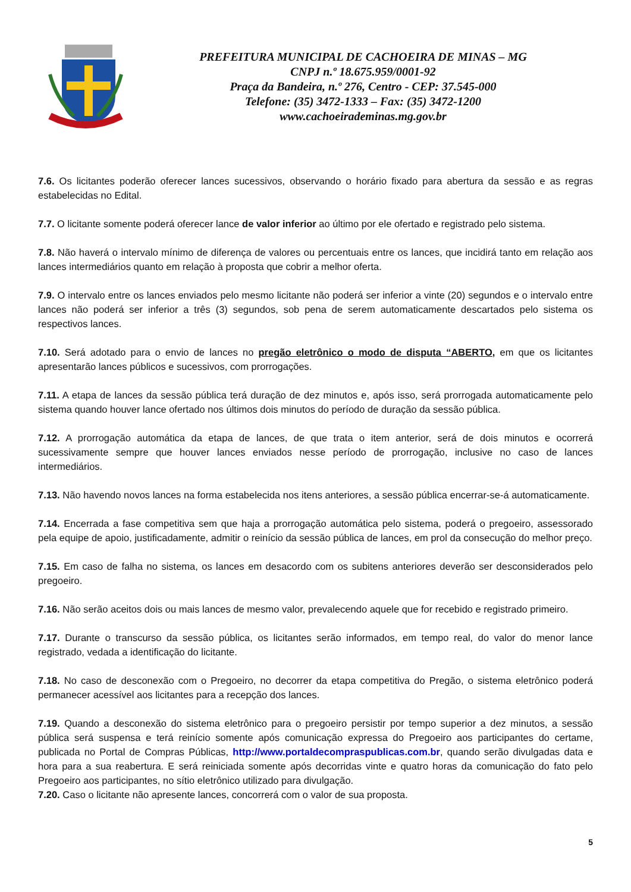PREFEITURA MUNICIPAL DE CACHOEIRA DE MINAS – MG
CNPJ n.º 18.675.959/0001-92
Praça da Bandeira, n.º 276, Centro - CEP: 37.545-000
Telefone: (35) 3472-1333 – Fax: (35) 3472-1200
www.cachoeirademinas.mg.gov.br
7.6. Os licitantes poderão oferecer lances sucessivos, observando o horário fixado para abertura da sessão e as regras estabelecidas no Edital.
7.7. O licitante somente poderá oferecer lance de valor inferior ao último por ele ofertado e registrado pelo sistema.
7.8. Não haverá o intervalo mínimo de diferença de valores ou percentuais entre os lances, que incidirá tanto em relação aos lances intermediários quanto em relação à proposta que cobrir a melhor oferta.
7.9. O intervalo entre os lances enviados pelo mesmo licitante não poderá ser inferior a vinte (20) segundos e o intervalo entre lances não poderá ser inferior a três (3) segundos, sob pena de serem automaticamente descartados pelo sistema os respectivos lances.
7.10. Será adotado para o envio de lances no pregão eletrônico o modo de disputa “ABERTO, em que os licitantes apresentarão lances públicos e sucessivos, com prorrogações.
7.11. A etapa de lances da sessão pública terá duração de dez minutos e, após isso, será prorrogada automaticamente pelo sistema quando houver lance ofertado nos últimos dois minutos do período de duração da sessão pública.
7.12. A prorrogação automática da etapa de lances, de que trata o item anterior, será de dois minutos e ocorrerá sucessivamente sempre que houver lances enviados nesse período de prorrogação, inclusive no caso de lances intermediários.
7.13. Não havendo novos lances na forma estabelecida nos itens anteriores, a sessão pública encerrar-se-á automaticamente.
7.14. Encerrada a fase competitiva sem que haja a prorrogação automática pelo sistema, poderá o pregoeiro, assessorado pela equipe de apoio, justificadamente, admitir o reinício da sessão pública de lances, em prol da consecução do melhor preço.
7.15. Em caso de falha no sistema, os lances em desacordo com os subitens anteriores deverão ser desconsiderados pelo pregoeiro.
7.16. Não serão aceitos dois ou mais lances de mesmo valor, prevalecendo aquele que for recebido e registrado primeiro.
7.17. Durante o transcurso da sessão pública, os licitantes serão informados, em tempo real, do valor do menor lance registrado, vedada a identificação do licitante.
7.18. No caso de desconexão com o Pregoeiro, no decorrer da etapa competitiva do Pregão, o sistema eletrônico poderá permanecer acessível aos licitantes para a recepção dos lances.
7.19. Quando a desconexão do sistema eletrônico para o pregoeiro persistir por tempo superior a dez minutos, a sessão pública será suspensa e terá reinício somente após comunicação expressa do Pregoeiro aos participantes do certame, publicada no Portal de Compras Públicas, http://www.portaldecompraspublicas.com.br, quando serão divulgadas data e hora para a sua reabertura. E será reiniciada somente após decorridas vinte e quatro horas da comunicação do fato pelo Pregoeiro aos participantes, no sítio eletrônico utilizado para divulgação.
7.20. Caso o licitante não apresente lances, concorrerá com o valor de sua proposta.
5